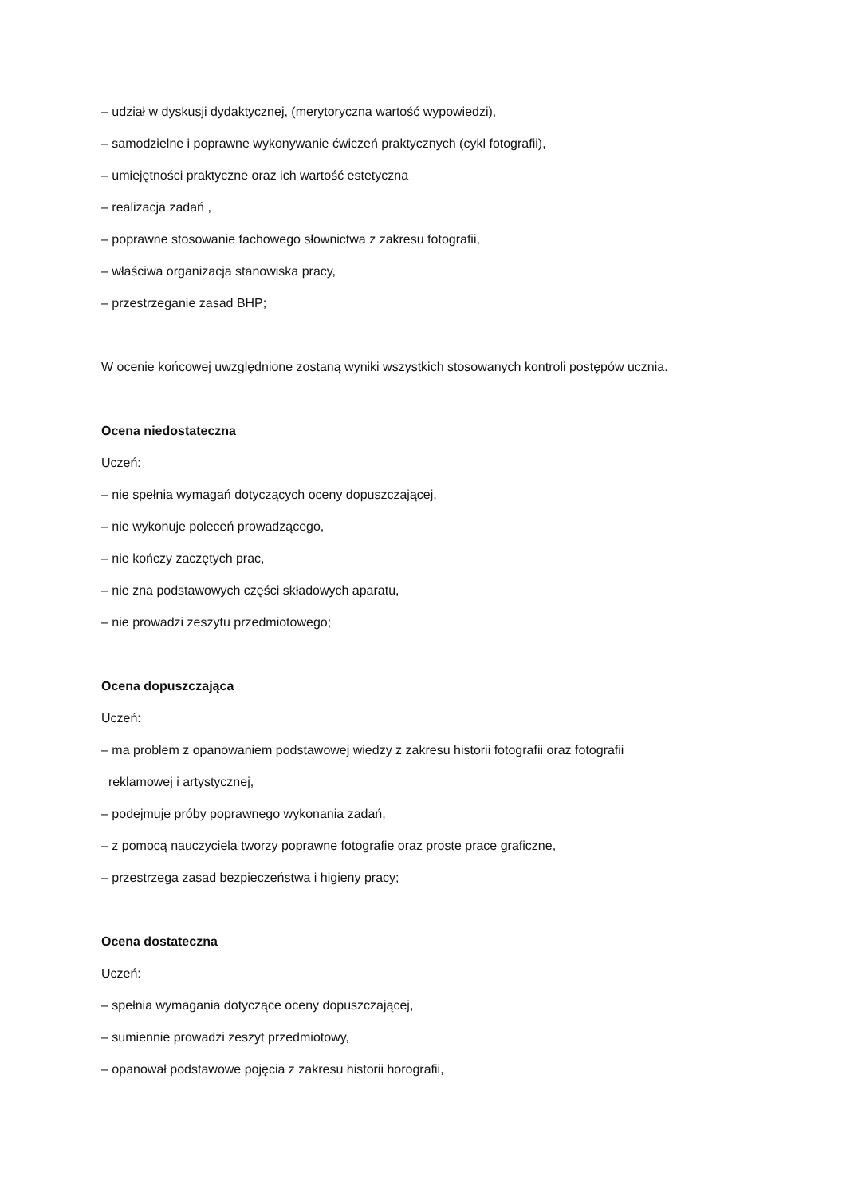– udział w dyskusji dydaktycznej, (merytoryczna wartość wypowiedzi),
– samodzielne i poprawne wykonywanie ćwiczeń praktycznych (cykl fotografii),
– umiejętności praktyczne oraz ich wartość estetyczna
– realizacja zadań ,
– poprawne stosowanie fachowego słownictwa z zakresu fotografii,
– właściwa organizacja stanowiska pracy,
– przestrzeganie zasad BHP;
W ocenie końcowej uwzględnione zostaną wyniki wszystkich stosowanych kontroli postępów ucznia.
Ocena niedostateczna
Uczeń:
– nie spełnia wymagań dotyczących oceny dopuszczającej,
– nie wykonuje poleceń prowadzącego,
– nie kończy zaczętych prac,
– nie zna podstawowych części składowych aparatu,
– nie prowadzi zeszytu przedmiotowego;
Ocena dopuszczająca
Uczeń:
– ma problem z opanowaniem podstawowej wiedzy z zakresu historii fotografii oraz fotografii
reklamowej i artystycznej,
– podejmuje próby poprawnego wykonania zadań,
– z pomocą nauczyciela tworzy poprawne fotografie oraz proste prace graficzne,
– przestrzega zasad bezpieczeństwa i higieny pracy;
Ocena dostateczna
Uczeń:
– spełnia wymagania dotyczące oceny dopuszczającej,
– sumiennie prowadzi zeszyt przedmiotowy,
– opanował podstawowe pojęcia z zakresu historii horografii,